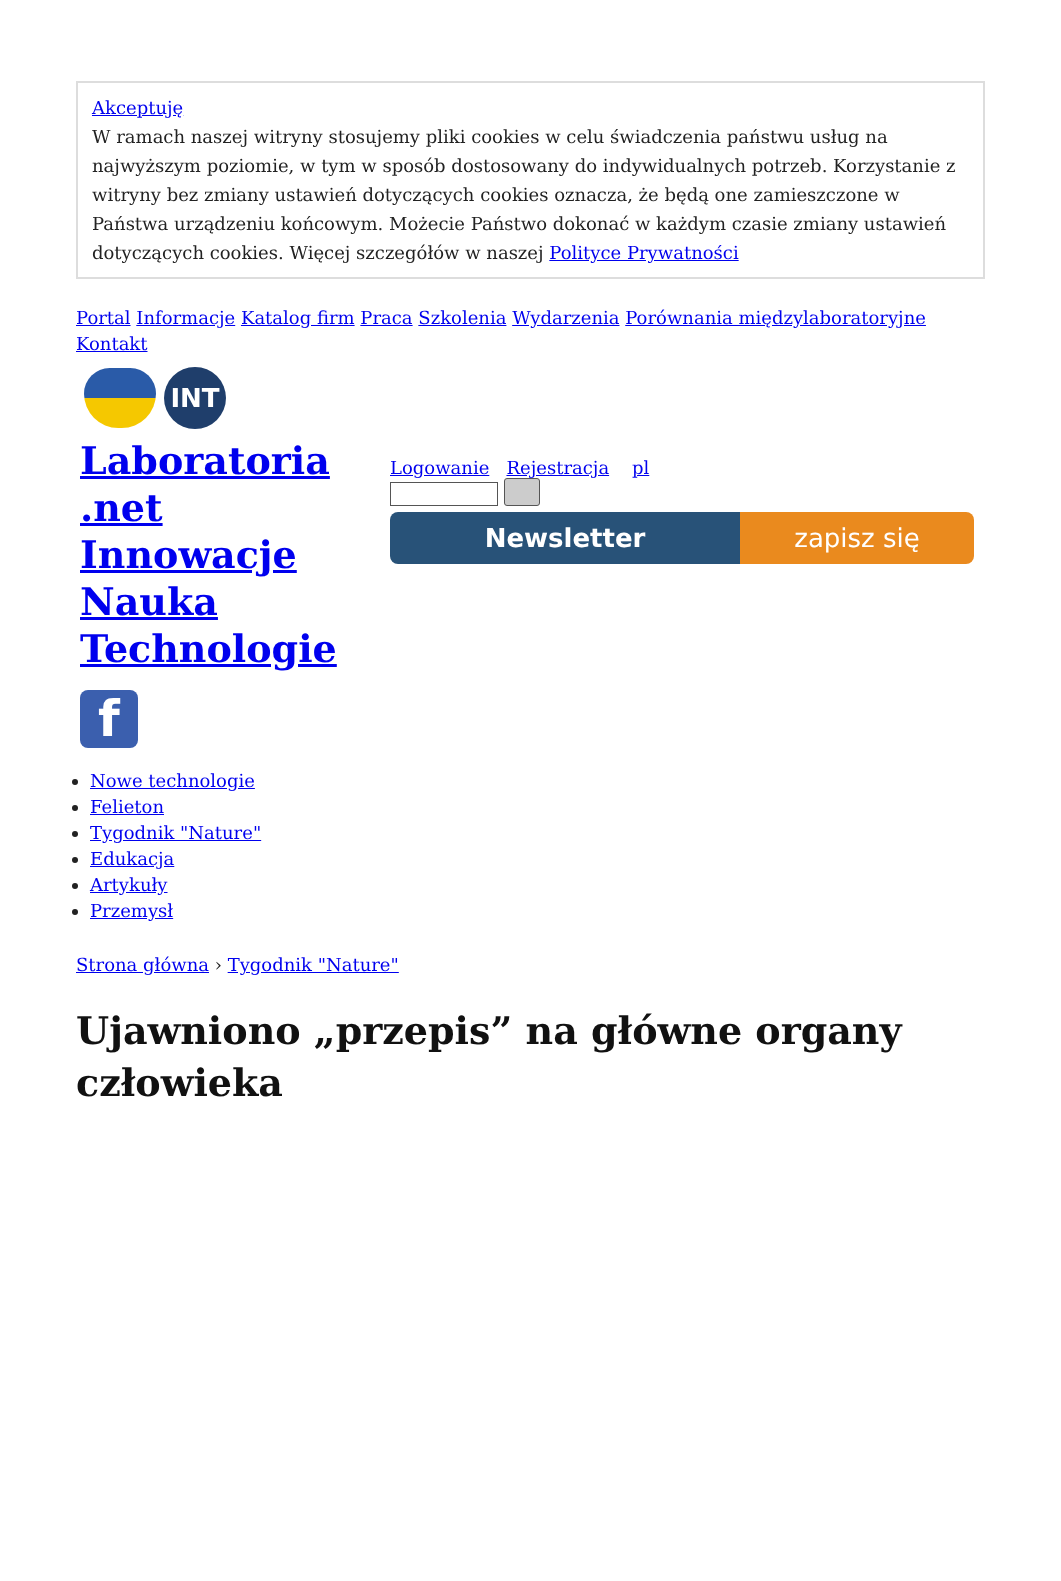Akceptuję
W ramach naszej witryny stosujemy pliki cookies w celu świadczenia państwu usług na najwyższym poziomie, w tym w sposób dostosowany do indywidualnych potrzeb. Korzystanie z witryny bez zmiany ustawień dotyczących cookies oznacza, że będą one zamieszczone w Państwa urządzeniu końcowym. Możecie Państwo dokonać w każdym czasie zmiany ustawień dotyczących cookies. Więcej szczegółów w naszej Polityce Prywatności
Portal Informacje Katalog firm Praca Szkolenia Wydarzenia Porównania międzylaboratoryjne
Kontakt
INT
Laboratoria .net Innowacje Nauka Technologie
f
Logowanie Rejestracja pl
Newsletter zapisz się
Nowe technologie
Felieton
Tygodnik "Nature"
Edukacja
Artykuły
Przemysł
Strona główna › Tygodnik "Nature"
Ujawniono „przepis” na główne organy człowieka